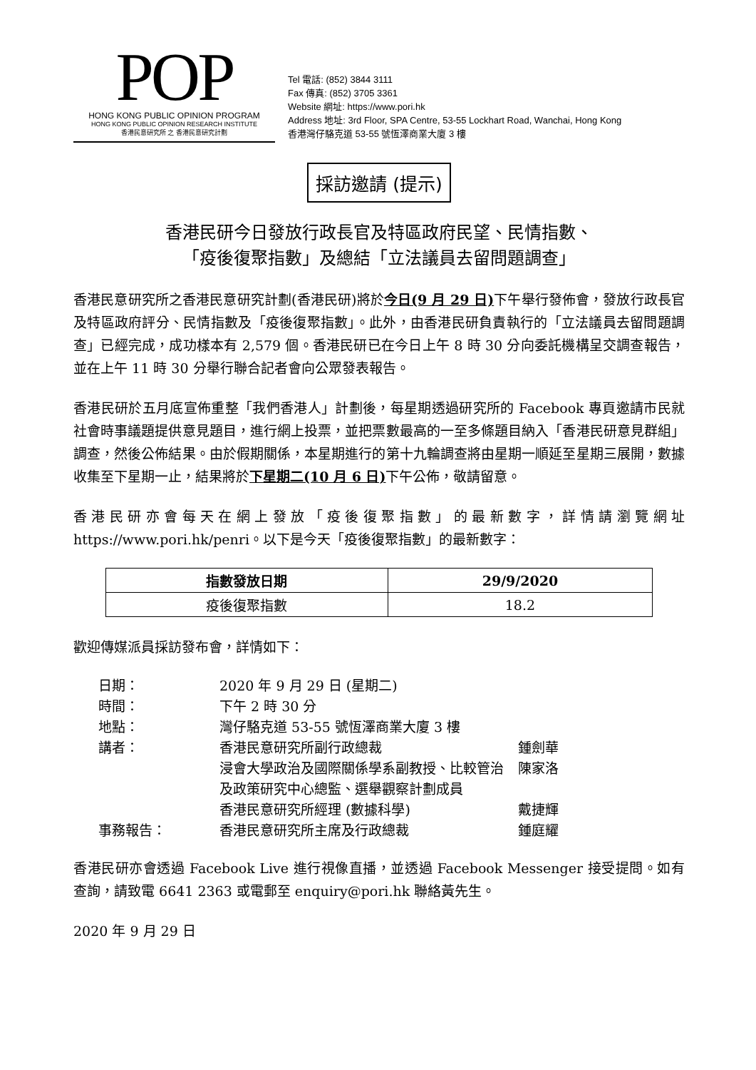POP
HONG KONG PUBLIC OPINION PROGRAM
HONG KONG PUBLIC OPINION RESEARCH INSTITUTE
香港民意研究所 之 香港民意研究計劃
Tel 電話: (852) 3844 3111
Fax 傳真: (852) 3705 3361
Website 網址: https://www.pori.hk
Address 地址: 3rd Floor, SPA Centre, 53-55 Lockhart Road, Wanchai, Hong Kong
香港灣仔駱克道 53-55 號恆澤商業大廈 3 樓
採訪邀請 (提示)
香港民研今日發放行政長官及特區政府民望、民情指數、
「疫後復聚指數」及總結「立法議員去留問題調查」
香港民意研究所之香港民意研究計劃(香港民研)將於今日(9 月 29 日) 下午舉行發佈會，發放行政長官及特區政府評分、民情指數及「疫後復聚指數」。此外，由香港民研負責執行的「立法議員去留問題調查」已經完成，成功樣本有 2,579 個。香港民研已在今日上午 8 時 30 分向委託機構呈交調查報告，並在上午 11 時 30 分舉行聯合記者會向公眾發表報告。
香港民研於五月底宣佈重整「我們香港人」計劃後，每星期透過研究所的 Facebook 專頁邀請市民就社會時事議題提供意見題目，進行網上投票，並把票數最高的一至多條題目納入「香港民研意見群組」調查，然後公佈結果。由於假期關係，本星期進行的第十九輪調查將由星期一順延至星期三展開，數據收集至下星期一止，結果將於下星期二(10 月 6 日) 下午公佈，敬請留意。
香港民研亦會每天在網上發放「疫後復聚指數」的最新數字，詳情請瀏覽網址 https://www.pori.hk/penri。以下是今天「疫後復聚指數」的最新數字：
| 指數發放日期 | 29/9/2020 |
| --- | --- |
| 疫後復聚指數 | 18.2 |
歡迎傳媒派員採訪發布會，詳情如下：
| 日期： | 2020 年 9 月 29 日 (星期二) | |
| 時間： | 下午 2 時 30 分 | |
| 地點： | 灣仔駱克道 53-55 號恆澤商業大廈 3 樓 | |
| 講者： | 香港民意研究所副行政總裁 | 鍾劍華 |
| | 浸會大學政治及國際關係學系副教授、比較管治 及政策研究中心總監、選舉觀察計劃成員 | 陳家洛 |
| | 香港民意研究所經理 (數據科學) | 戴捷輝 |
| 事務報告： | 香港民意研究所主席及行政總裁 | 鍾庭耀 |
香港民研亦會透過 Facebook Live 進行視像直播，並透過 Facebook Messenger 接受提問。如有查詢，請致電 6641 2363 或電郵至 enquiry@pori.hk 聯絡黃先生。
2020 年 9 月 29 日